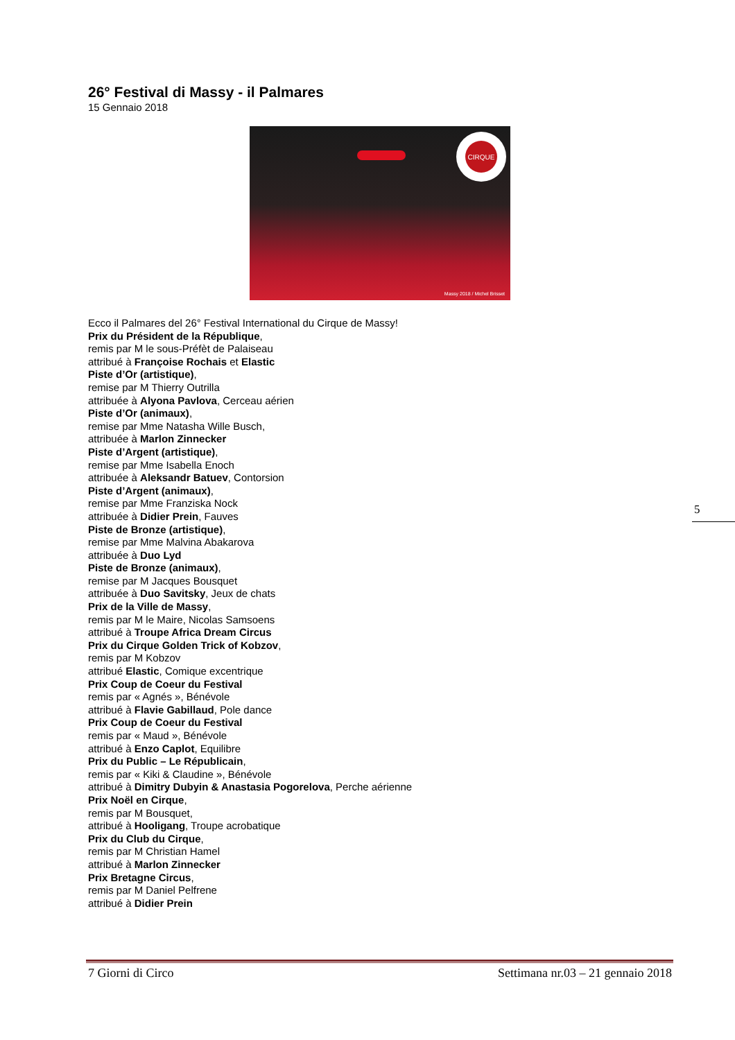26° Festival di Massy - il Palmares
15 Gennaio 2018
CIRQUE
Massy 2018 / Michel Brisset
Ecco il Palmares del 26° Festival International du Cirque de Massy!
Prix du Président de la République,
remis par M le sous-Préfèt de Palaiseau
attribué à Françoise Rochais et Elastic
Piste d’Or (artistique),
remise par M Thierry Outrilla
attribuée à Alyona Pavlova, Cerceau aérien
Piste d’Or (animaux),
remise par Mme Natasha Wille Busch,
attribuée à Marlon Zinnecker
Piste d’Argent (artistique),
remise par Mme Isabella Enoch
attribuée à Aleksandr Batuev, Contorsion
Piste d’Argent (animaux),
remise par Mme Franziska Nock
attribuée à Didier Prein, Fauves
Piste de Bronze (artistique),
remise par Mme Malvina Abakarova
attribuée à Duo Lyd
Piste de Bronze (animaux),
remise par M Jacques Bousquet
attribuée à Duo Savitsky, Jeux de chats
Prix de la Ville de Massy,
remis par M le Maire, Nicolas Samsoens
attribué à Troupe Africa Dream Circus
Prix du Cirque Golden Trick of Kobzov,
remis par M Kobzov
attribué Elastic, Comique excentrique
Prix Coup de Coeur du Festival
remis par « Agnés », Bénévole
attribué à Flavie Gabillaud, Pole dance
Prix Coup de Coeur du Festival
remis par « Maud », Bénévole
attribué à Enzo Caplot, Equilibre
Prix du Public – Le Républicain,
remis par « Kiki & Claudine », Bénévole
attribué à Dimitry Dubyin & Anastasia Pogorelova, Perche aérienne
Prix Noël en Cirque,
remis par M Bousquet,
attribué à Hooligang, Troupe acrobatique
Prix du Club du Cirque,
remis par M Christian Hamel
attribué à Marlon Zinnecker
Prix Bretagne Circus,
remis par M Daniel Pelfrene
attribué à Didier Prein
5
7 Giorni di Circo Settimana nr.03 – 21 gennaio 2018